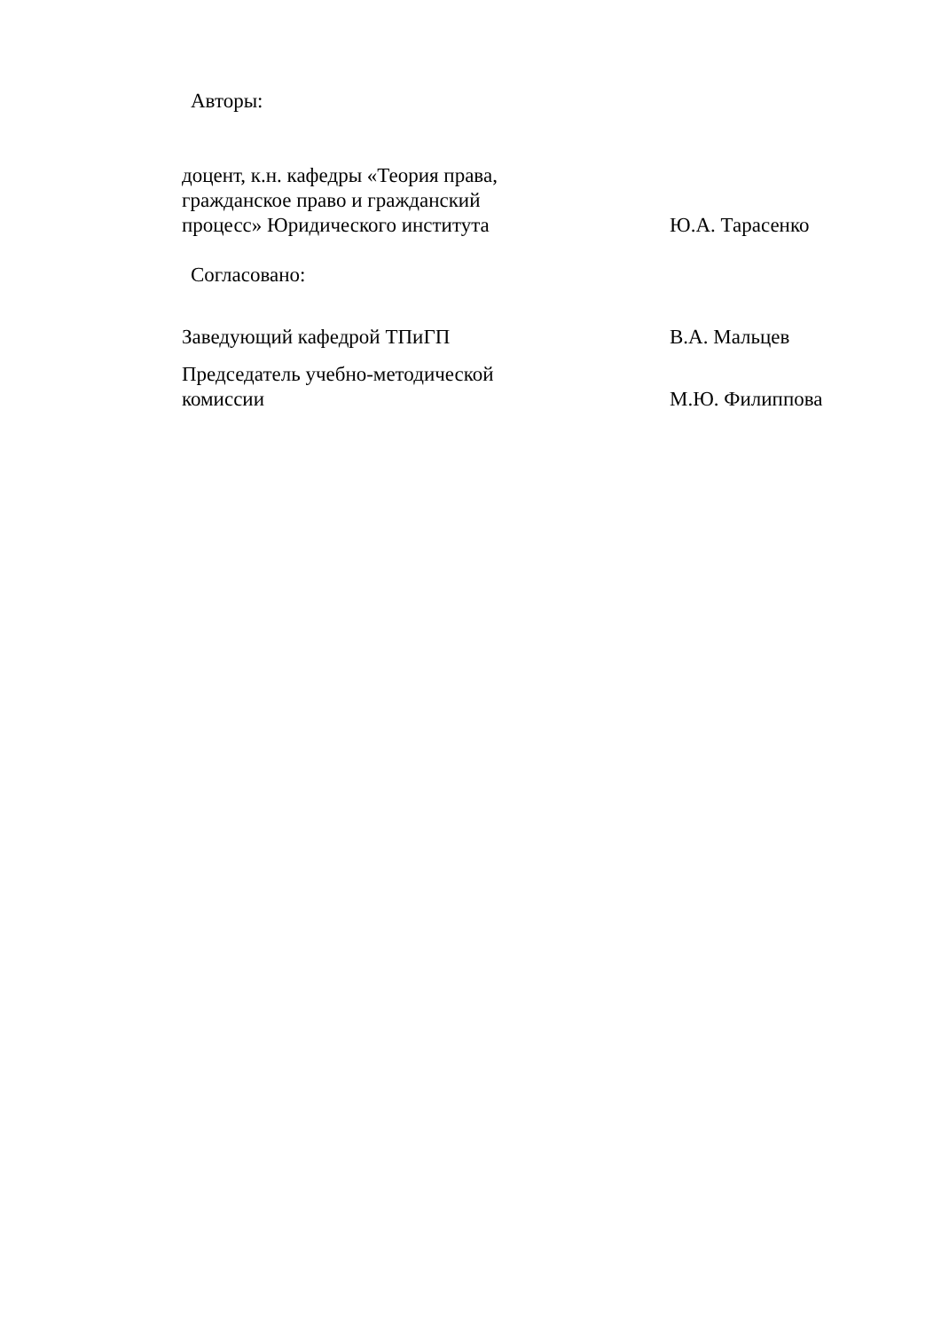Авторы:
доцент, к.н. кафедры «Теория права,
гражданское право и гражданский
процесс» Юридического института
Ю.А. Тарасенко
Согласовано:
Заведующий кафедрой ТПиГП В.А. Мальцев
Председатель учебно-методической
комиссии
М.Ю. Филиппова